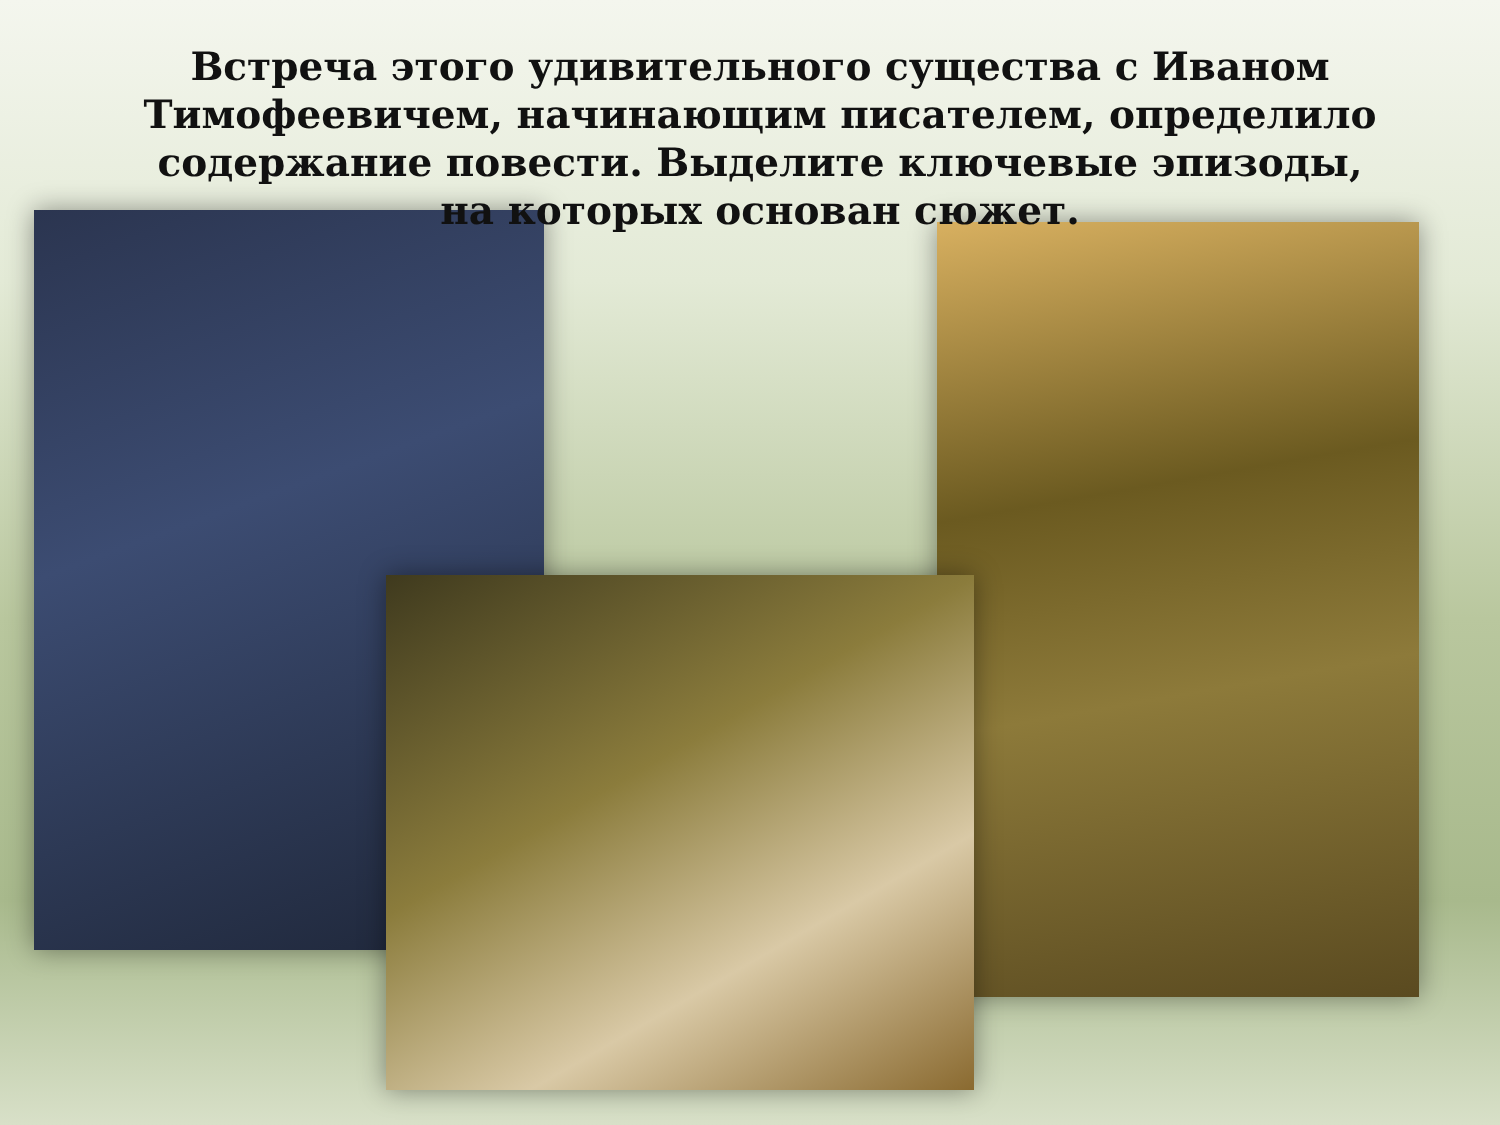Встреча этого удивительного существа с Иваном Тимофеевичем, начинающим писателем, определило содержание повести. Выделите ключевые эпизоды, на которых основан сюжет.